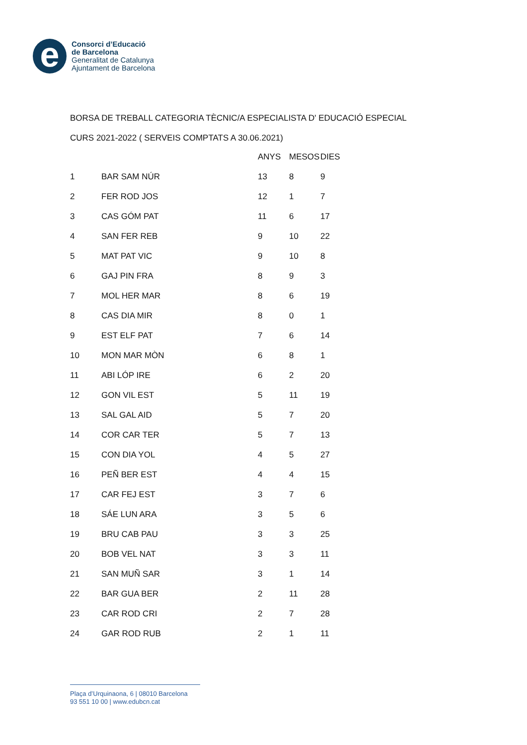e
Consorci d’Educació
de Barcelona
Generalitat de Catalunya
Ajuntament de Barcelona
BORSA DE TREBALL CATEGORIA TÈCNIC/A ESPECIALISTA D' EDUCACIÓ ESPECIAL
CURS 2021-2022 ( SERVEIS COMPTATS A 30.06.2021)
| | | ANYS | MESOS | DIES |
| --- | --- | --- | --- | --- |
| 1 | BAR SAM NÚR | 13 | 8 | 9 |
| 2 | FER ROD JOS | 12 | 1 | 7 |
| 3 | CAS GÓM PAT | 11 | 6 | 17 |
| 4 | SAN FER REB | 9 | 10 | 22 |
| 5 | MAT PAT VIC | 9 | 10 | 8 |
| 6 | GAJ PIN FRA | 8 | 9 | 3 |
| 7 | MOL HER MAR | 8 | 6 | 19 |
| 8 | CAS DIA MIR | 8 | 0 | 1 |
| 9 | EST ELF PAT | 7 | 6 | 14 |
| 10 | MON MAR MÒN | 6 | 8 | 1 |
| 11 | ABI LÓP IRE | 6 | 2 | 20 |
| 12 | GON VIL EST | 5 | 11 | 19 |
| 13 | SAL GAL AID | 5 | 7 | 20 |
| 14 | COR CAR TER | 5 | 7 | 13 |
| 15 | CON DIA YOL | 4 | 5 | 27 |
| 16 | PEÑ BER EST | 4 | 4 | 15 |
| 17 | CAR FEJ EST | 3 | 7 | 6 |
| 18 | SÁE LUN ARA | 3 | 5 | 6 |
| 19 | BRU CAB PAU | 3 | 3 | 25 |
| 20 | BOB VEL NAT | 3 | 3 | 11 |
| 21 | SAN MUÑ SAR | 3 | 1 | 14 |
| 22 | BAR GUA BER | 2 | 11 | 28 |
| 23 | CAR ROD CRI | 2 | 7 | 28 |
| 24 | GAR ROD RUB | 2 | 1 | 11 |
Plaça d’Urquinaona, 6 | 08010 Barcelona
93 551 10 00 | www.edubcn.cat